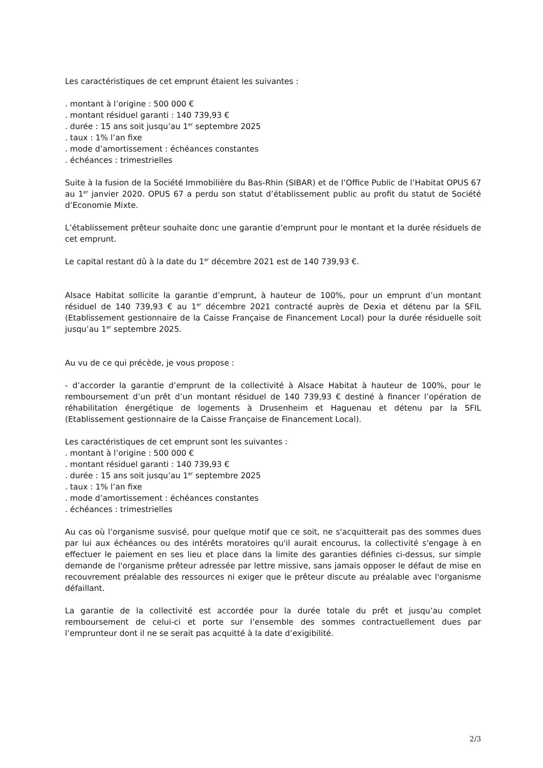Les caractéristiques de cet emprunt étaient les suivantes :
. montant à l’origine : 500 000 €
. montant résiduel garanti : 140 739,93 €
. durée : 15 ans soit jusqu’au 1<sup>er</sup> septembre 2025
. taux : 1% l’an fixe
. mode d’amortissement : échéances constantes
. échéances : trimestrielles
Suite à la fusion de la Société Immobilière du Bas-Rhin (SIBAR) et de l’Office Public de l’Habitat OPUS 67 au 1<sup>er</sup> janvier 2020. OPUS 67 a perdu son statut d’établissement public au profit du statut de Société d’Economie Mixte.
L’établissement prêteur souhaite donc une garantie d’emprunt pour le montant et la durée résiduels de cet emprunt.
Le capital restant dû à la date du 1<sup>er</sup> décembre 2021 est de 140 739,93 €.
Alsace Habitat sollicite la garantie d’emprunt, à hauteur de 100%, pour un emprunt d’un montant résiduel de 140 739,93 € au 1<sup>er</sup> décembre 2021 contracté auprès de Dexia et détenu par la SFIL (Etablissement gestionnaire de la Caisse Française de Financement Local) pour la durée résiduelle soit jusqu’au 1<sup>er</sup> septembre 2025.
Au vu de ce qui précède, je vous propose :
- d’accorder la garantie d’emprunt de la collectivité à Alsace Habitat à hauteur de 100%, pour le remboursement d’un prêt d’un montant résiduel de 140 739,93 € destiné à financer l’opération de réhabilitation énergétique de logements à Drusenheim et Haguenau et détenu par la SFIL (Etablissement gestionnaire de la Caisse Française de Financement Local).
Les caractéristiques de cet emprunt sont les suivantes :
. montant à l’origine : 500 000 €
. montant résiduel garanti : 140 739,93 €
. durée : 15 ans soit jusqu’au 1<sup>er</sup> septembre 2025
. taux : 1% l’an fixe
. mode d’amortissement : échéances constantes
. échéances : trimestrielles
Au cas où l’organisme susvisé, pour quelque motif que ce soit, ne s'acquitterait pas des sommes dues par lui aux échéances ou des intérêts moratoires qu'il aurait encourus, la collectivité s'engage à en effectuer le paiement en ses lieu et place dans la limite des garanties définies ci-dessus, sur simple demande de l'organisme prêteur adressée par lettre missive, sans jamais opposer le défaut de mise en recouvrement préalable des ressources ni exiger que le prêteur discute au préalable avec l'organisme défaillant.
La garantie de la collectivité est accordée pour la durée totale du prêt et jusqu’au complet remboursement de celui-ci et porte sur l’ensemble des sommes contractuellement dues par l’emprunteur dont il ne se serait pas acquitté à la date d’exigibilité.
2/3